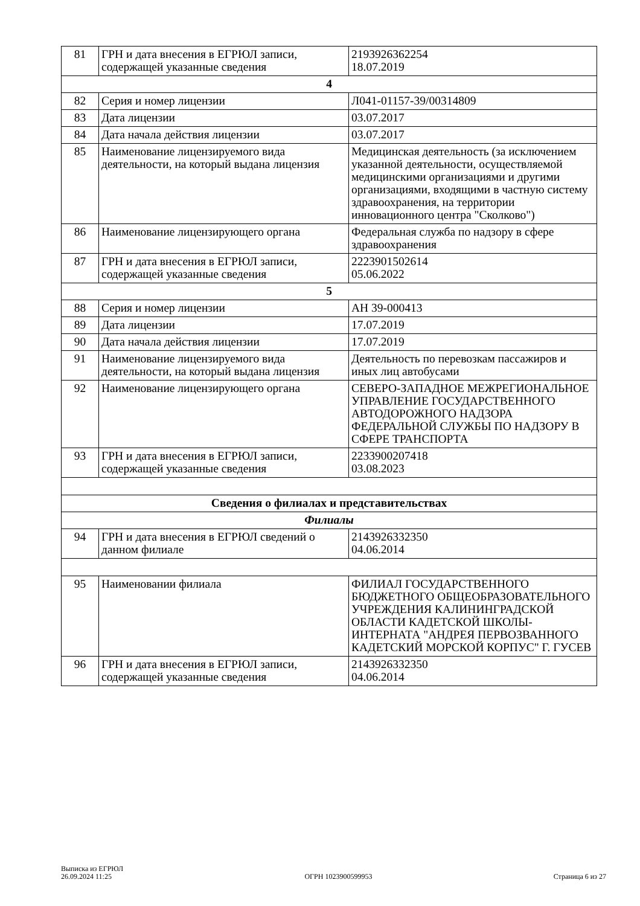| 81 | ГРН и дата внесения в ЕГРЮЛ записи, содержащей указанные сведения | 2193926362254 18.07.2019 |
| 4 | | |
| 82 | Серия и номер лицензии | Л041-01157-39/00314809 |
| 83 | Дата лицензии | 03.07.2017 |
| 84 | Дата начала действия лицензии | 03.07.2017 |
| 85 | Наименование лицензируемого вида деятельности, на который выдана лицензия | Медицинская деятельность (за исключением указанной деятельности, осуществляемой медицинскими организациями и другими организациями, входящими в частную систему здравоохранения, на территории инновационного центра "Сколково") |
| 86 | Наименование лицензирующего органа | Федеральная служба по надзору в сфере здравоохранения |
| 87 | ГРН и дата внесения в ЕГРЮЛ записи, содержащей указанные сведения | 2223901502614 05.06.2022 |
| 5 | | |
| 88 | Серия и номер лицензии | АН 39-000413 |
| 89 | Дата лицензии | 17.07.2019 |
| 90 | Дата начала действия лицензии | 17.07.2019 |
| 91 | Наименование лицензируемого вида деятельности, на который выдана лицензия | Деятельность по перевозкам пассажиров и иных лиц автобусами |
| 92 | Наименование лицензирующего органа | СЕВЕРО-ЗАПАДНОЕ МЕЖРЕГИОНАЛЬНОЕ УПРАВЛЕНИЕ ГОСУДАРСТВЕННОГО АВТОДОРОЖНОГО НАДЗОРА ФЕДЕРАЛЬНОЙ СЛУЖБЫ ПО НАДЗОРУ В СФЕРЕ ТРАНСПОРТА |
| 93 | ГРН и дата внесения в ЕГРЮЛ записи, содержащей указанные сведения | 2233900207418 03.08.2023 |
| Сведения о филиалах и представительствах | | |
| Филиалы | | |
| 94 | ГРН и дата внесения в ЕГРЮЛ сведений о данном филиале | 2143926332350 04.06.2014 |
| 95 | Наименовании филиала | ФИЛИАЛ ГОСУДАРСТВЕННОГО БЮДЖЕТНОГО ОБЩЕОБРАЗОВАТЕЛЬНОГО УЧРЕЖДЕНИЯ КАЛИНИНГРАДСКОЙ ОБЛАСТИ КАДЕТСКОЙ ШКОЛЫ-ИНТЕРНАТА "АНДРЕЯ ПЕРВОЗВАННОГО КАДЕТСКИЙ МОРСКОЙ КОРПУС" Г. ГУСЕВ |
| 96 | ГРН и дата внесения в ЕГРЮЛ записи, содержащей указанные сведения | 2143926332350 04.06.2014 |
Выписка из ЕГРЮЛ
26.09.2024 11:25
ОГРН 1023900599953
Страница 6 из 27